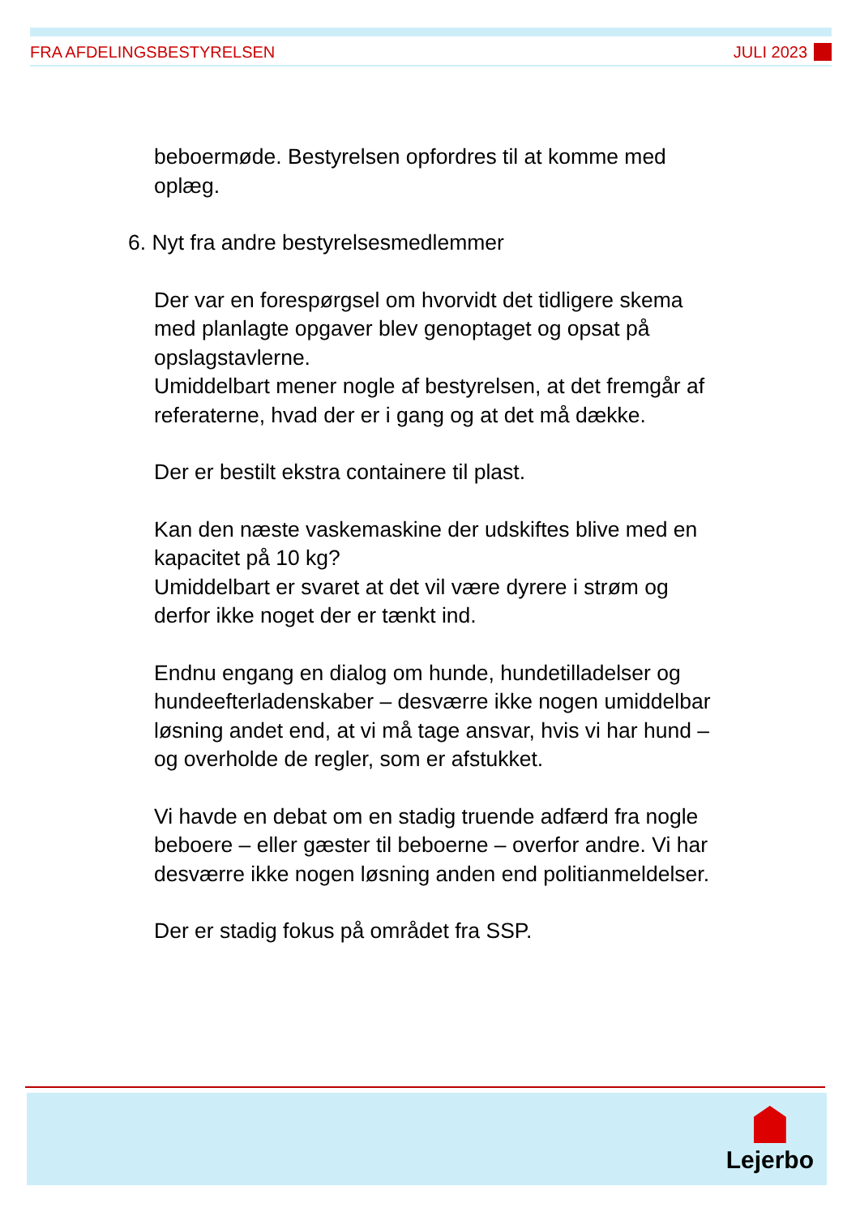FRA AFDELINGSBESTYRELSEN JULI 2023
beboermøde. Bestyrelsen opfordres til at komme med oplæg.
6. Nyt fra andre bestyrelsesmedlemmer
Der var en forespørgsel om hvorvidt det tidligere skema med planlagte opgaver blev genoptaget og opsat på opslagstavlerne.
Umiddelbart mener nogle af bestyrelsen, at det fremgår af referaterne, hvad der er i gang og at det må dække.
Der er bestilt ekstra containere til plast.
Kan den næste vaskemaskine der udskiftes blive med en kapacitet på 10 kg?
Umiddelbart er svaret at det vil være dyrere i strøm og derfor ikke noget der er tænkt ind.
Endnu engang en dialog om hunde, hundetilladelser og hundeefterladenskaber – desværre ikke nogen umiddelbar løsning andet end, at vi må tage ansvar, hvis vi har hund – og overholde de regler, som er afstukket.
Vi havde en debat om en stadig truende adfærd fra nogle beboere – eller gæster til beboerne – overfor andre. Vi har desværre ikke nogen løsning anden end politianmeldelser.
Der er stadig fokus på området fra SSP.
Lejerbo